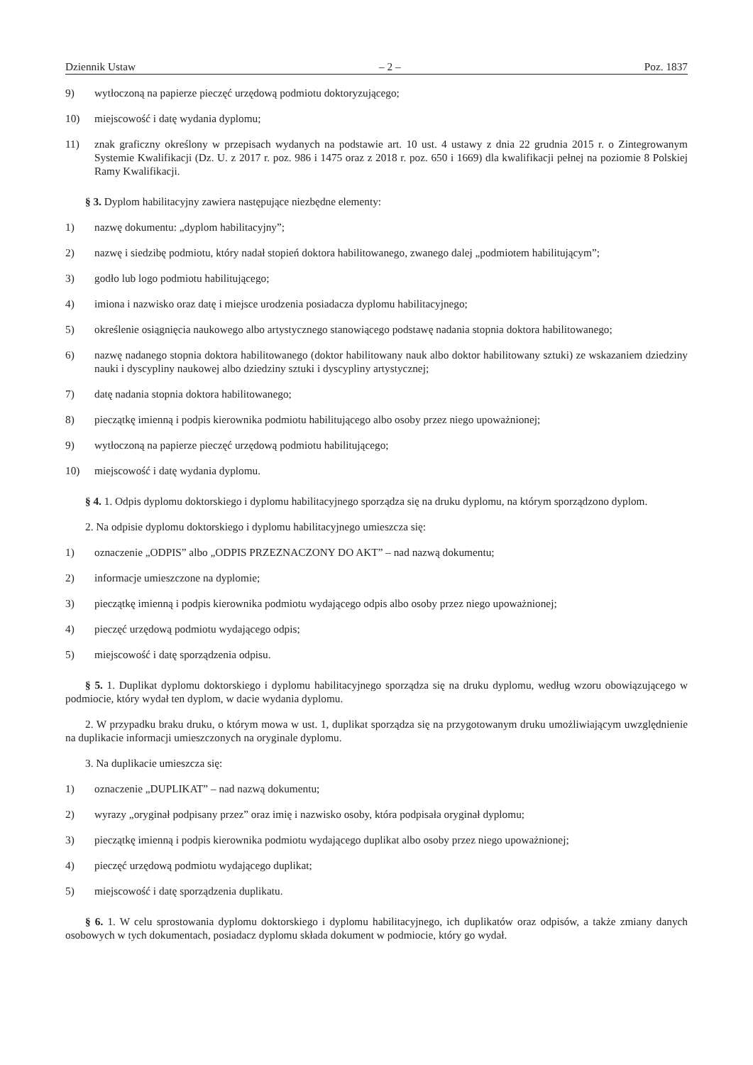Dziennik Ustaw – 2 – Poz. 1837
9) wytłoczoną na papierze pieczęć urzędową podmiotu doktoryzującego;
10) miejscowość i datę wydania dyplomu;
11) znak graficzny określony w przepisach wydanych na podstawie art. 10 ust. 4 ustawy z dnia 22 grudnia 2015 r. o Zintegrowanym Systemie Kwalifikacji (Dz. U. z 2017 r. poz. 986 i 1475 oraz z 2018 r. poz. 650 i 1669) dla kwalifikacji pełnej na poziomie 8 Polskiej Ramy Kwalifikacji.
§ 3. Dyplom habilitacyjny zawiera następujące niezbędne elementy:
1) nazwę dokumentu: „dyplom habilitacyjny”;
2) nazwę i siedzibę podmiotu, który nadał stopień doktora habilitowanego, zwanego dalej „podmiotem habilitującym”;
3) godło lub logo podmiotu habilitującego;
4) imiona i nazwisko oraz datę i miejsce urodzenia posiadacza dyplomu habilitacyjnego;
5) określenie osiągnięcia naukowego albo artystycznego stanowiącego podstawę nadania stopnia doktora habilitowanego;
6) nazwę nadanego stopnia doktora habilitowanego (doktor habilitowany nauk albo doktor habilitowany sztuki) ze wskazaniem dziedziny nauki i dyscypliny naukowej albo dziedziny sztuki i dyscypliny artystycznej;
7) datę nadania stopnia doktora habilitowanego;
8) pieczątkę imienną i podpis kierownika podmiotu habilitującego albo osoby przez niego upoważnionej;
9) wytłoczoną na papierze pieczęć urzędową podmiotu habilitującego;
10) miejscowość i datę wydania dyplomu.
§ 4. 1. Odpis dyplomu doktorskiego i dyplomu habilitacyjnego sporządza się na druku dyplomu, na którym sporządzono dyplom.
2. Na odpisie dyplomu doktorskiego i dyplomu habilitacyjnego umieszcza się:
1) oznaczenie „ODPIS” albo „ODPIS PRZEZNACZONY DO AKT” – nad nazwą dokumentu;
2) informacje umieszczone na dyplomie;
3) pieczątkę imienną i podpis kierownika podmiotu wydającego odpis albo osoby przez niego upoważnionej;
4) pieczęć urzędową podmiotu wydającego odpis;
5) miejscowość i datę sporządzenia odpisu.
§ 5. 1. Duplikat dyplomu doktorskiego i dyplomu habilitacyjnego sporządza się na druku dyplomu, według wzoru obowiązującego w podmiocie, który wydał ten dyplom, w dacie wydania dyplomu.
2. W przypadku braku druku, o którym mowa w ust. 1, duplikat sporządza się na przygotowanym druku umożliwiającym uwzględnienie na duplikacie informacji umieszczonych na oryginale dyplomu.
3. Na duplikacie umieszcza się:
1) oznaczenie „DUPLIKAT” – nad nazwą dokumentu;
2) wyrazy „oryginał podpisany przez” oraz imię i nazwisko osoby, która podpisała oryginał dyplomu;
3) pieczątkę imienną i podpis kierownika podmiotu wydającego duplikat albo osoby przez niego upoważnionej;
4) pieczęć urzędową podmiotu wydającego duplikat;
5) miejscowość i datę sporządzenia duplikatu.
§ 6. 1. W celu sprostowania dyplomu doktorskiego i dyplomu habilitacyjnego, ich duplikatów oraz odpisów, a także zmiany danych osobowych w tych dokumentach, posiadacz dyplomu składa dokument w podmiocie, który go wydał.